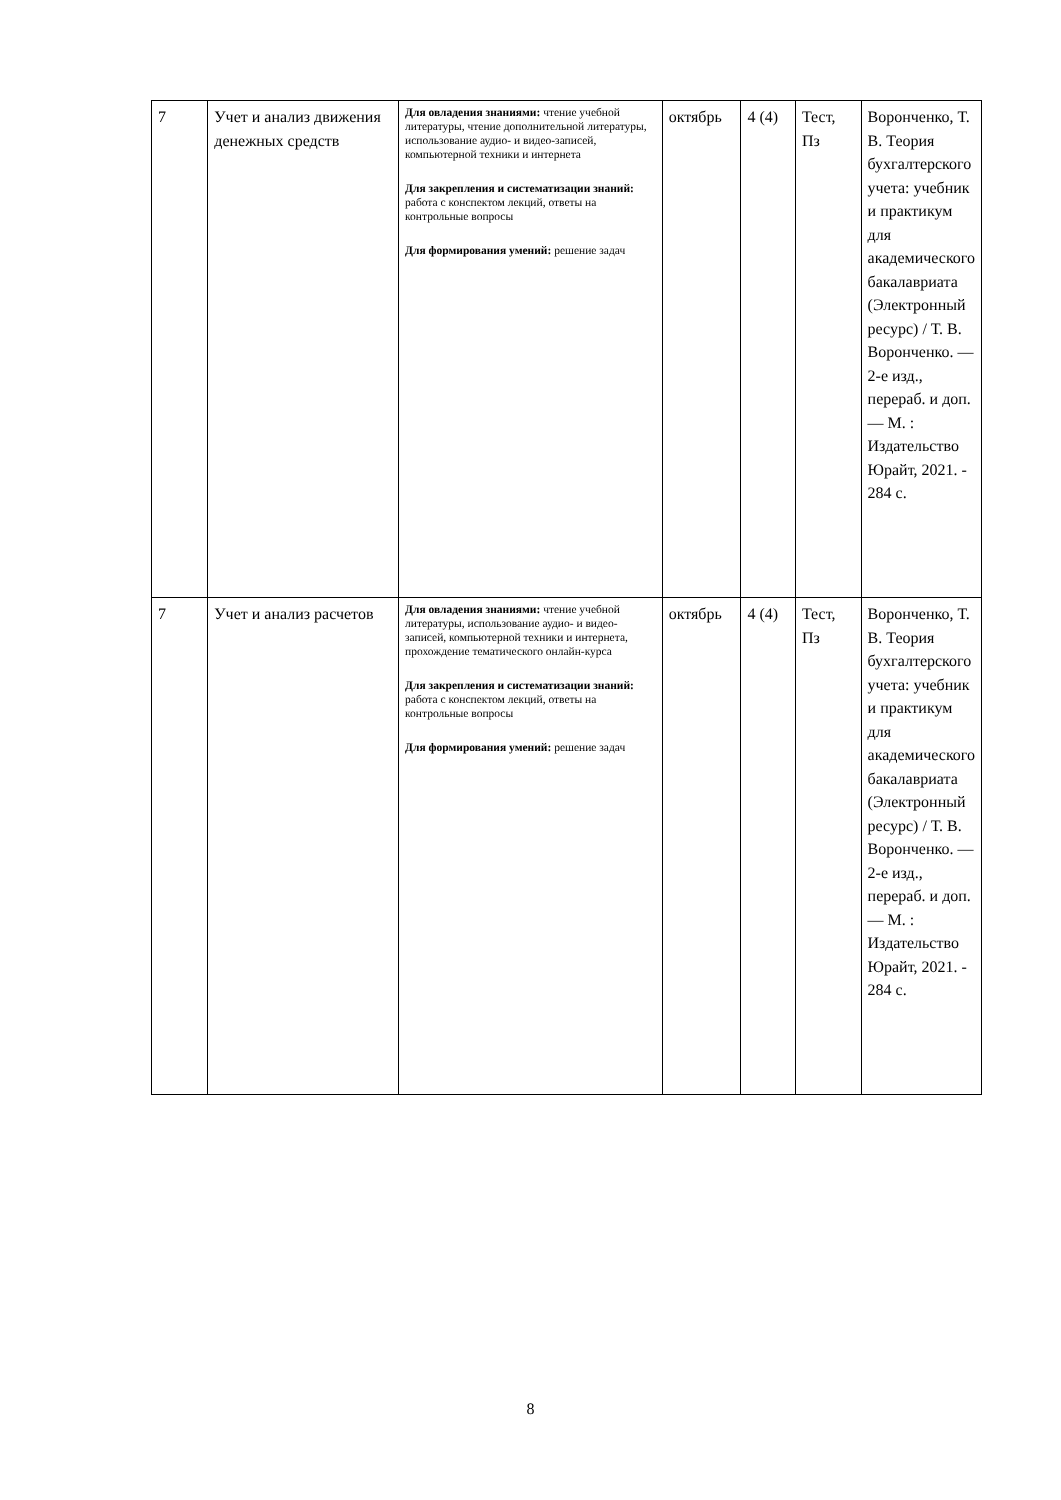| 7 | Учет и анализ движения денежных средств | Для овладения знаниями: чтение учебной литературы, чтение дополнительной литературы, использование аудио- и видео-записей, компьютерной техники и интернета Для закрепления и систематизации знаний: работа с конспектом лекций, ответы на контрольные вопросы Для формирования умений: решение задач | октябрь | 4 (4) | Тест, Пз | Воронченко, Т. В. Теория бухгалтерского учета: учебник и практикум для академического бакалавриата (Электронный ресурс) / Т. В. Воронченко. — 2-е изд., перераб. и доп. — М. : Издательство Юрайт, 2021. - 284 с. |
| 7 | Учет и анализ расчетов | Для овладения знаниями: чтение учебной литературы, использование аудио- и видео-записей, компьютерной техники и интернета, прохождение тематического онлайн-курса Для закрепления и систематизации знаний: работа с конспектом лекций, ответы на контрольные вопросы Для формирования умений: решение задач | октябрь | 4 (4) | Тест, Пз | Воронченко, Т. В. Теория бухгалтерского учета: учебник и практикум для академического бакалавриата (Электронный ресурс) / Т. В. Воронченко. — 2-е изд., перераб. и доп. — М. : Издательство Юрайт, 2021. - 284 с. |
8